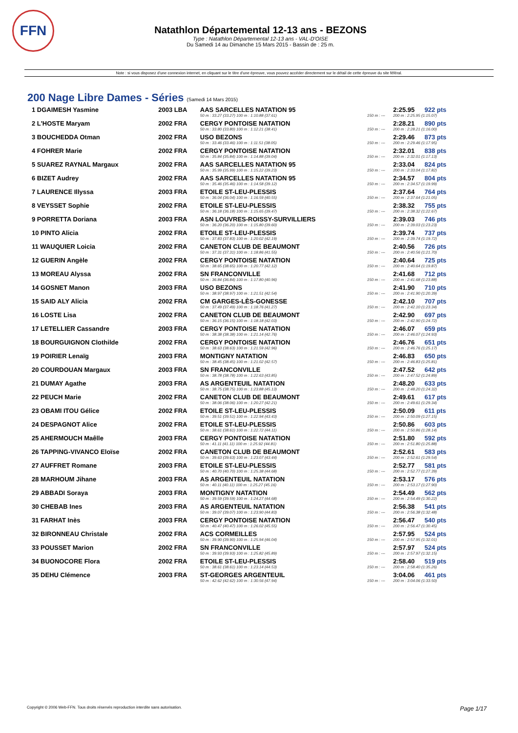FFN
Natathlon Départemental 12-13 ans - BEZONS
Type : Natathlon Départemental 12-13 ans - VAL-D'OISE
Du Samedi 14 au Dimanche 15 Mars 2015 - Bassin de : 25 m.
Note : si vous disposez d'une connexion internet, en cliquant sur le titre d'une épreuve, vous pouvez accéder directement sur le détail de cette épreuve du site féféral.
200 Nage Libre Dames - Séries (Samedi 14 Mars 2015)
| 1 DGAIMESH Yasmine | 2003 LBA | AAS SARCELLES NATATION 95 | | 2:25.95 | 922 pts |
| | | 50 m : 33.27 (33.27) 100 m : 1:10.88 (37.61) | 150 m : --- | 200 m : 2:25.95 (1:15.07) | |
| 2 L'HOSTE Maryam | 2002 FRA | CERGY PONTOISE NATATION | | 2:28.21 | 890 pts |
| | | 50 m : 33.80 (33.80) 100 m : 1:12.21 (38.41) | 150 m : --- | 200 m : 2:28.21 (1:16.00) | |
| 3 BOUCHEDDA Otman | 2002 FRA | USO BEZONS | | 2:29.46 | 873 pts |
| | | 50 m : 33.46 (33.46) 100 m : 1:11.51 (38.05) | 150 m : --- | 200 m : 2:29.46 (1:17.95) | |
| 4 FOHRER Marie | 2002 FRA | CERGY PONTOISE NATATION | | 2:32.01 | 838 pts |
| | | 50 m : 35.84 (35.84) 100 m : 1:14.88 (39.04) | 150 m : --- | 200 m : 2:32.01 (1:17.13) | |
| 5 SUAREZ RAYNAL Margaux | 2002 FRA | AAS SARCELLES NATATION 95 | | 2:33.04 | 824 pts |
| | | 50 m : 35.99 (35.99) 100 m : 1:15.22 (39.23) | 150 m : --- | 200 m : 2:33.04 (1:17.82) | |
| 6 BIZET Audrey | 2002 FRA | AAS SARCELLES NATATION 95 | | 2:34.57 | 804 pts |
| | | 50 m : 35.46 (35.46) 100 m : 1:14.58 (39.12) | 150 m : --- | 200 m : 2:34.57 (1:19.99) | |
| 7 LAURENCE Illyssa | 2003 FRA | ETOILE ST-LEU-PLESSIS | | 2:37.64 | 764 pts |
| | | 50 m : 36.04 (36.04) 100 m : 1:16.59 (40.55) | 150 m : --- | 200 m : 2:37.64 (1:21.05) | |
| 8 VEYSSET Sophie | 2002 FRA | ETOILE ST-LEU-PLESSIS | | 2:38.32 | 755 pts |
| | | 50 m : 36.18 (36.18) 100 m : 1:15.65 (39.47) | 150 m : --- | 200 m : 2:38.32 (1:22.67) | |
| 9 PORRETTA Doriana | 2003 FRA | ASN LOUVRES-ROISSY-SURVILLIERS | | 2:39.03 | 746 pts |
| | | 50 m : 36.20 (36.20) 100 m : 1:15.80 (39.60) | 150 m : --- | 200 m : 2:39.03 (1:23.23) | |
| 10 PINTO Alicia | 2002 FRA | ETOILE ST-LEU-PLESSIS | | 2:39.74 | 737 pts |
| | | 50 m : 37.83 (37.83) 100 m : 1:20.02 (42.19) | 150 m : --- | 200 m : 2:39.74 (1:19.72) | |
| 11 WAUQUIER Loicia | 2002 FRA | CANETON CLUB DE BEAUMONT | | 2:40.56 | 726 pts |
| | | 50 m : 37.31 (37.31) 100 m : 1:18.86 (41.55) | 150 m : --- | 200 m : 2:40.56 (1:21.70) | |
| 12 GUERIN Angèle | 2002 FRA | CERGY PONTOISE NATATION | | 2:40.64 | 725 pts |
| | | 50 m : 38.65 (38.65) 100 m : 1:20.77 (42.12) | 150 m : --- | 200 m : 2:40.64 (1:19.87) | |
| 13 MOREAU Alyssa | 2002 FRA | SN FRANCONVILLE | | 2:41.68 | 712 pts |
| | | 50 m : 36.84 (36.84) 100 m : 1:17.80 (40.96) | 150 m : --- | 200 m : 2:41.68 (1:23.88) | |
| 14 GOSNET Manon | 2003 FRA | USO BEZONS | | 2:41.90 | 710 pts |
| | | 50 m : 38.97 (38.97) 100 m : 1:21.51 (42.54) | 150 m : --- | 200 m : 2:41.90 (1:20.39) | |
| 15 SAID ALY Alicia | 2002 FRA | CM GARGES-LÈS-GONESSE | | 2:42.10 | 707 pts |
| | | 50 m : 37.49 (37.49) 100 m : 1:18.76 (41.27) | 150 m : --- | 200 m : 2:42.10 (1:23.34) | |
| 16 LOSTE Lisa | 2002 FRA | CANETON CLUB DE BEAUMONT | | 2:42.90 | 697 pts |
| | | 50 m : 36.15 (36.15) 100 m : 1:18.18 (42.03) | 150 m : --- | 200 m : 2:42.90 (1:24.72) | |
| 17 LETELLIER Cassandre | 2003 FRA | CERGY PONTOISE NATATION | | 2:46.07 | 659 pts |
| | | 50 m : 38.38 (38.38) 100 m : 1:21.14 (42.76) | 150 m : --- | 200 m : 2:46.07 (1:24.93) | |
| 18 BOURGUIGNON Clothilde | 2002 FRA | CERGY PONTOISE NATATION | | 2:46.76 | 651 pts |
| | | 50 m : 38.63 (38.63) 100 m : 1:21.59 (42.96) | 150 m : --- | 200 m : 2:46.76 (1:25.17) | |
| 19 POIRIER Lenaïg | 2003 FRA | MONTIGNY NATATION | | 2:46.83 | 650 pts |
| | | 50 m : 38.45 (38.45) 100 m : 1:21.02 (42.57) | 150 m : --- | 200 m : 2:46.83 (1:25.81) | |
| 20 COURDOUAN Margaux | 2003 FRA | SN FRANCONVILLE | | 2:47.52 | 642 pts |
| | | 50 m : 38.78 (38.78) 100 m : 1:22.63 (43.85) | 150 m : --- | 200 m : 2:47.52 (1:24.89) | |
| 21 DUMAY Agathe | 2003 FRA | AS ARGENTEUIL NATATION | | 2:48.20 | 633 pts |
| | | 50 m : 38.75 (38.75) 100 m : 1:23.88 (45.13) | 150 m : --- | 200 m : 2:48.20 (1:24.32) | |
| 22 PEUCH Marie | 2002 FRA | CANETON CLUB DE BEAUMONT | | 2:49.61 | 617 pts |
| | | 50 m : 38.06 (38.06) 100 m : 1:20.27 (42.21) | 150 m : --- | 200 m : 2:49.61 (1:29.34) | |
| 23 OBAMI ITOU Gélice | 2002 FRA | ETOILE ST-LEU-PLESSIS | | 2:50.09 | 611 pts |
| | | 50 m : 39.51 (39.51) 100 m : 1:22.94 (43.43) | 150 m : --- | 200 m : 2:50.09 (1:27.15) | |
| 24 DESPAGNOT Alice | 2002 FRA | ETOILE ST-LEU-PLESSIS | | 2:50.86 | 603 pts |
| | | 50 m : 38.61 (38.61) 100 m : 1:22.72 (44.11) | 150 m : --- | 200 m : 2:50.86 (1:28.14) | |
| 25 AHERMOUCH Maêlle | 2003 FRA | CERGY PONTOISE NATATION | | 2:51.80 | 592 pts |
| | | 50 m : 41.11 (41.11) 100 m : 1:25.92 (44.81) | 150 m : --- | 200 m : 2:51.80 (1:25.88) | |
| 26 TAPPING-VIVANCO Eloïse | 2002 FRA | CANETON CLUB DE BEAUMONT | | 2:52.61 | 583 pts |
| | | 50 m : 39.63 (39.63) 100 m : 1:23.07 (43.44) | 150 m : --- | 200 m : 2:52.61 (1:29.54) | |
| 27 AUFFRET Romane | 2003 FRA | ETOILE ST-LEU-PLESSIS | | 2:52.77 | 581 pts |
| | | 50 m : 40.70 (40.70) 100 m : 1:25.38 (44.68) | 150 m : --- | 200 m : 2:52.77 (1:27.39) | |
| 28 MARHOUM Jihane | 2003 FRA | AS ARGENTEUIL NATATION | | 2:53.17 | 576 pts |
| | | 50 m : 40.11 (40.11) 100 m : 1:25.27 (45.16) | 150 m : --- | 200 m : 2:53.17 (1:27.90) | |
| 29 ABBADI Soraya | 2003 FRA | MONTIGNY NATATION | | 2:54.49 | 562 pts |
| | | 50 m : 39.59 (39.59) 100 m : 1:24.27 (44.68) | 150 m : --- | 200 m : 2:54.49 (1:30.22) | |
| 30 CHEBAB Ines | 2003 FRA | AS ARGENTEUIL NATATION | | 2:56.38 | 541 pts |
| | | 50 m : 39.07 (39.07) 100 m : 1:23.90 (44.83) | 150 m : --- | 200 m : 2:56.38 (1:32.48) | |
| 31 FARHAT Inès | 2003 FRA | CERGY PONTOISE NATATION | | 2:56.47 | 540 pts |
| | | 50 m : 40.47 (40.47) 100 m : 1:26.02 (45.55) | 150 m : --- | 200 m : 2:56.47 (1:30.45) | |
| 32 BIRONNEAU Christale | 2002 FRA | ACS CORMEILLES | | 2:57.95 | 524 pts |
| | | 50 m : 39.90 (39.90) 100 m : 1:25.94 (46.04) | 150 m : --- | 200 m : 2:57.95 (1:32.01) | |
| 33 POUSSET Marion | 2002 FRA | SN FRANCONVILLE | | 2:57.97 | 524 pts |
| | | 50 m : 39.93 (39.93) 100 m : 1:25.82 (45.89) | 150 m : --- | 200 m : 2:57.97 (1:32.15) | |
| 34 BUONOCORE Flora | 2002 FRA | ETOILE ST-LEU-PLESSIS | | 2:58.40 | 519 pts |
| | | 50 m : 38.61 (38.61) 100 m : 1:23.14 (44.53) | 150 m : --- | 200 m : 2:58.40 (1:35.26) | |
| 35 DEHU Clémence | 2003 FRA | ST-GEORGES ARGENTEUIL | | 3:04.06 | 461 pts |
| | | 50 m : 42.62 (42.62) 100 m : 1:30.56 (47.94) | 150 m : --- | 200 m : 3:04.06 (1:33.50) | |
Copyright © 2006 Web-FFN. Tous droits réservés reproduction interdite sans autorisation. Page 1/17